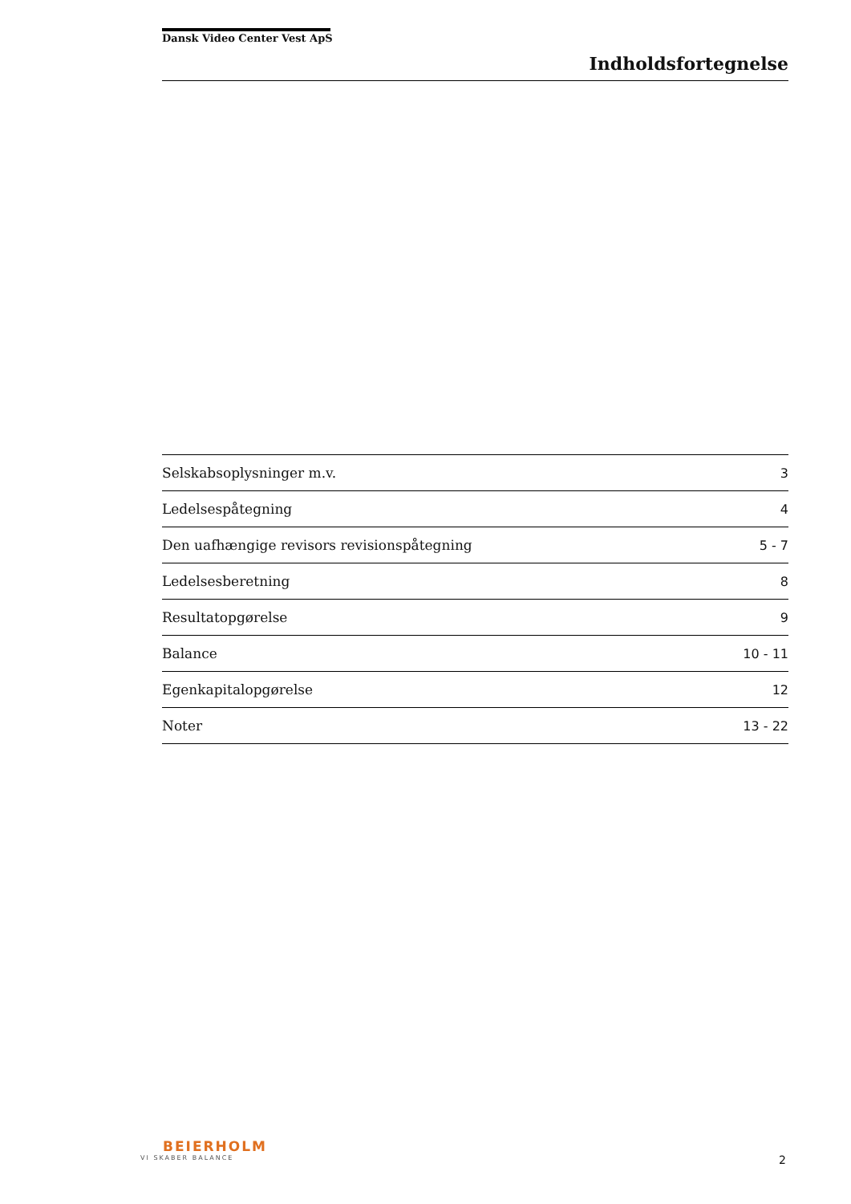Dansk Video Center Vest ApS
Indholdsfortegnelse
| Selskabsoplysninger m.v. | 3 |
| Ledelsespåtegning | 4 |
| Den uafhængige revisors revisionspåtegning | 5 - 7 |
| Ledelsesberetning | 8 |
| Resultatopgørelse | 9 |
| Balance | 10 - 11 |
| Egenkapitalopgørelse | 12 |
| Noter | 13 - 22 |
BEIERHOLM
VI SKABER BALANCE
2